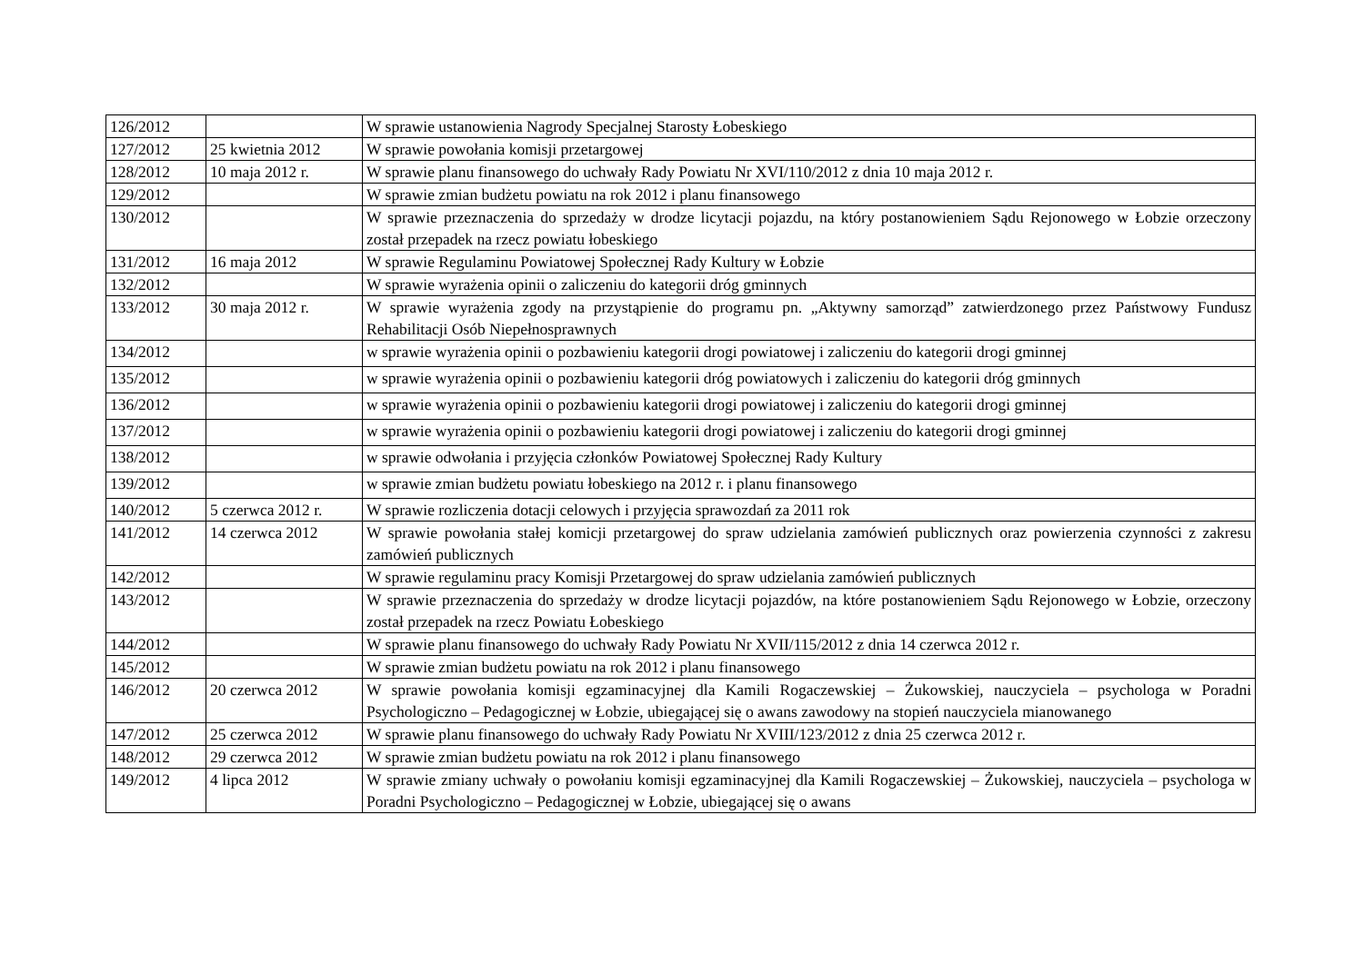| 126/2012 | | W sprawie ustanowienia Nagrody Specjalnej Starosty Łobeskiego |
| 127/2012 | 25 kwietnia 2012 | W sprawie powołania komisji przetargowej |
| 128/2012 | 10 maja 2012 r. | W sprawie planu finansowego do uchwały Rady Powiatu Nr XVI/110/2012 z dnia 10 maja 2012 r. |
| 129/2012 | | W sprawie zmian budżetu powiatu na rok 2012 i planu finansowego |
| 130/2012 | | W sprawie przeznaczenia do sprzedaży w drodze licytacji pojazdu, na który postanowieniem Sądu Rejonowego w Łobzie orzeczony został przepadek na rzecz powiatu łobeskiego |
| 131/2012 | 16 maja 2012 | W sprawie Regulaminu Powiatowej Społecznej Rady Kultury w Łobzie |
| 132/2012 | | W sprawie wyrażenia opinii o zaliczeniu do kategorii dróg gminnych |
| 133/2012 | 30 maja 2012 r. | W sprawie wyrażenia zgody na przystąpienie do programu pn. „Aktywny samorząd” zatwierdzonego przez Państwowy Fundusz Rehabilitacji Osób Niepełnosprawnych |
| 134/2012 | | w sprawie wyrażenia opinii o pozbawieniu kategorii drogi powiatowej i zaliczeniu do kategorii drogi gminnej |
| 135/2012 | | w sprawie wyrażenia opinii o pozbawieniu kategorii dróg powiatowych i zaliczeniu do kategorii dróg gminnych |
| 136/2012 | | w sprawie wyrażenia opinii o pozbawieniu kategorii drogi powiatowej i zaliczeniu do kategorii drogi gminnej |
| 137/2012 | | w sprawie wyrażenia opinii o pozbawieniu kategorii drogi powiatowej i zaliczeniu do kategorii drogi gminnej |
| 138/2012 | | w sprawie odwołania i przyjęcia członków Powiatowej Społecznej Rady Kultury |
| 139/2012 | | w sprawie zmian budżetu powiatu łobeskiego na 2012 r. i planu finansowego |
| 140/2012 | 5 czerwca 2012 r. | W sprawie rozliczenia dotacji celowych i przyjęcia sprawozdań za 2011 rok |
| 141/2012 | 14 czerwca 2012 | W sprawie powołania stałej komicji przetargowej do spraw udzielania zamówień publicznych oraz powierzenia czynności z zakresu zamówień publicznych |
| 142/2012 | | W sprawie regulaminu pracy Komisji Przetargowej do spraw udzielania zamówień publicznych |
| 143/2012 | | W sprawie przeznaczenia do sprzedaży w drodze licytacji pojazdów, na które postanowieniem Sądu Rejonowego w Łobzie, orzeczony został przepadek na rzecz Powiatu Łobeskiego |
| 144/2012 | | W sprawie planu finansowego do uchwały Rady Powiatu Nr XVII/115/2012 z dnia 14 czerwca 2012 r. |
| 145/2012 | | W sprawie zmian budżetu powiatu na rok 2012 i planu finansowego |
| 146/2012 | 20 czerwca 2012 | W sprawie powołania komisji egzaminacyjnej dla Kamili Rogaczewskiej – Żukowskiej, nauczyciela – psychologa w Poradni Psychologiczno – Pedagogicznej w Łobzie, ubiegającej się o awans zawodowy na stopień nauczyciela mianowanego |
| 147/2012 | 25 czerwca 2012 | W sprawie planu finansowego do uchwały Rady Powiatu Nr XVIII/123/2012 z dnia 25 czerwca 2012 r. |
| 148/2012 | 29 czerwca 2012 | W sprawie zmian budżetu powiatu na rok 2012 i planu finansowego |
| 149/2012 | 4 lipca 2012 | W sprawie zmiany uchwały o powołaniu komisji egzaminacyjnej dla Kamili Rogaczewskiej – Żukowskiej, nauczyciela – psychologa w Poradni Psychologiczno – Pedagogicznej w Łobzie, ubiegającej się o awans |